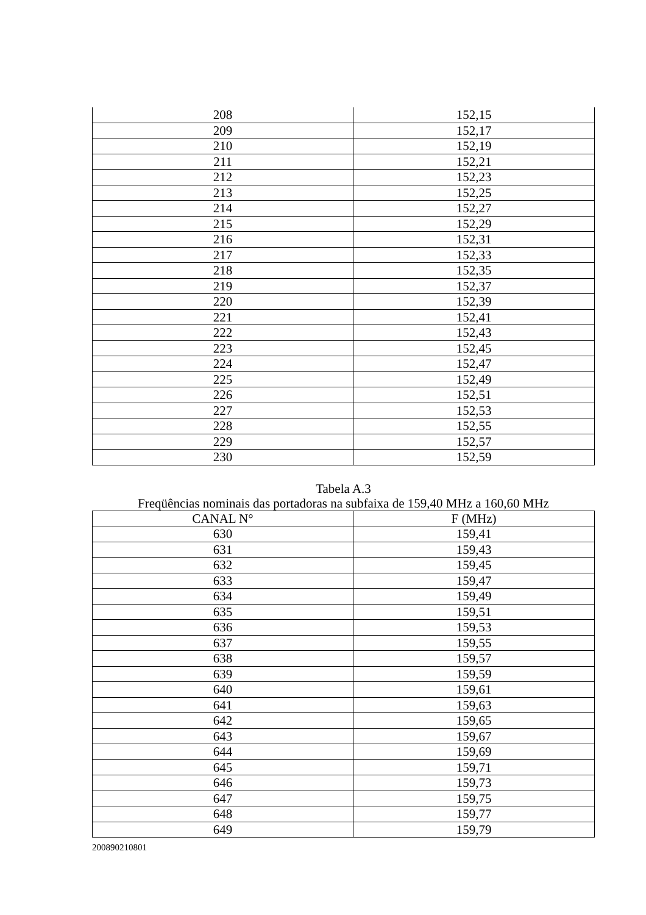| 208 | 152,15 |
| 209 | 152,17 |
| 210 | 152,19 |
| 211 | 152,21 |
| 212 | 152,23 |
| 213 | 152,25 |
| 214 | 152,27 |
| 215 | 152,29 |
| 216 | 152,31 |
| 217 | 152,33 |
| 218 | 152,35 |
| 219 | 152,37 |
| 220 | 152,39 |
| 221 | 152,41 |
| 222 | 152,43 |
| 223 | 152,45 |
| 224 | 152,47 |
| 225 | 152,49 |
| 226 | 152,51 |
| 227 | 152,53 |
| 228 | 152,55 |
| 229 | 152,57 |
| 230 | 152,59 |
Tabela A.3
Freqüências nominais das portadoras na subfaixa de 159,40 MHz a 160,60 MHz
| CANAL N° | F (MHz) |
| --- | --- |
| 630 | 159,41 |
| 631 | 159,43 |
| 632 | 159,45 |
| 633 | 159,47 |
| 634 | 159,49 |
| 635 | 159,51 |
| 636 | 159,53 |
| 637 | 159,55 |
| 638 | 159,57 |
| 639 | 159,59 |
| 640 | 159,61 |
| 641 | 159,63 |
| 642 | 159,65 |
| 643 | 159,67 |
| 644 | 159,69 |
| 645 | 159,71 |
| 646 | 159,73 |
| 647 | 159,75 |
| 648 | 159,77 |
| 649 | 159,79 |
200890210801